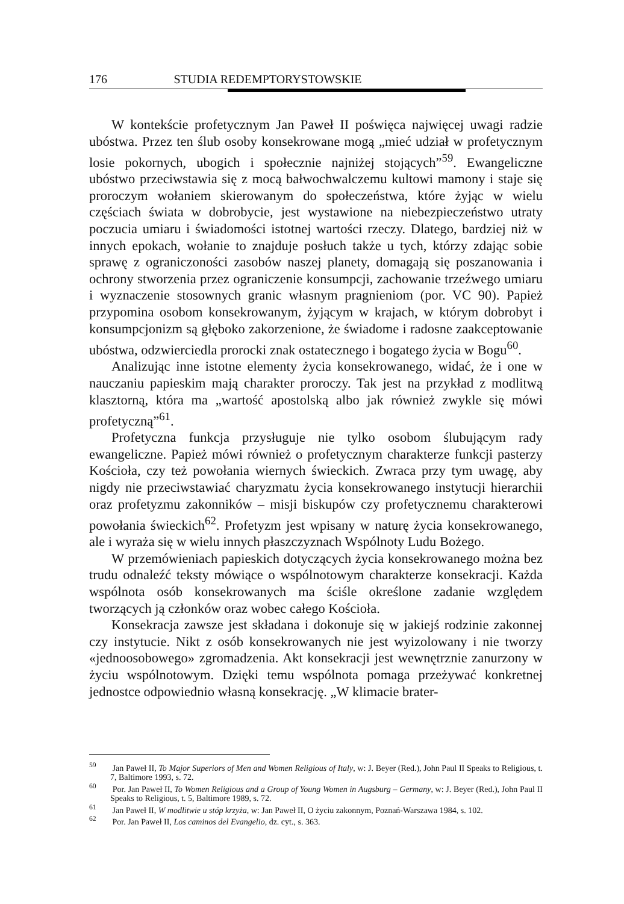176 STUDIA REDEMPTORYSTOWSKIE
W kontekście profetycznym Jan Paweł II poświęca najwięcej uwagi radzie ubóstwa. Przez ten ślub osoby konsekrowane mogą „mieć udział w profetycznym losie pokornych, ubogich i społecznie najniżej stojących”<sup>59</sup>. Ewangeliczne ubóstwo przeciwstawia się z mocą bałwochwalczemu kultowi mamony i staje się proroczym wołaniem skierowanym do społeczeństwa, które żyjąc w wielu częściach świata w dobrobycie, jest wystawione na niebezpieczeństwo utraty poczucia umiaru i świadomości istotnej wartości rzeczy. Dlatego, bardziej niż w innych epokach, wołanie to znajduje posłuch także u tych, którzy zdając sobie sprawę z ograniczoności zasobów naszej planety, domagają się poszanowania i ochrony stworzenia przez ograniczenie konsumpcji, zachowanie trzeźwego umiaru i wyznaczenie stosownych granic własnym pragnieniom (por. VC 90). Papież przypomina osobom konsekrowanym, żyjącym w krajach, w którym dobrobyt i konsumpcjonizm są głęboko zakorzenione, że świadome i radosne zaakceptowanie ubóstwa, odzwierciedla prorocki znak ostatecznego i bogatego życia w Bogu<sup>60</sup>.
Analizując inne istotne elementy życia konsekrowanego, widać, że i one w nauczaniu papieskim mają charakter proroczy. Tak jest na przykład z modlitwą klasztorną, która ma „wartość apostolską albo jak również zwykle się mówi profetyczną”<sup>61</sup>.
Profetyczna funkcja przysługuje nie tylko osobom ślubującym rady ewangeliczne. Papież mówi również o profetycznym charakterze funkcji pasterzy Kościoła, czy też powołania wiernych świeckich. Zwraca przy tym uwagę, aby nigdy nie przeciwstawiać charyzmatu życia konsekrowanego instytucji hierarchii oraz profetyzmu zakonników – misji biskupów czy profetycznemu charakterowi powołania świeckich<sup>62</sup>. Profetyzm jest wpisany w naturę życia konsekrowanego, ale i wyraża się w wielu innych płaszczyznach Wspólnoty Ludu Bożego.
W przemówieniach papieskich dotyczących życia konsekrowanego można bez trudu odnaleźć teksty mówiące o wspólnotowym charakterze konsekracji. Każda wspólnota osób konsekrowanych ma ściśle określone zadanie względem tworzących ją członków oraz wobec całego Kościoła.
Konsekracja zawsze jest składana i dokonuje się w jakiejś rodzinie zakonnej czy instytucie. Nikt z osób konsekrowanych nie jest wyizolowany i nie tworzy «jednoosobowego» zgromadzenia. Akt konsekracji jest wewnętrznie zanurzony w życiu wspólnotowym. Dzięki temu wspólnota pomaga przeżywać konkretnej jednostce odpowiednio własną konsekrację. „W klimacie brater-
<sup>59</sup> Jan Paweł II, To Major Superiors of Men and Women Religious of Italy, w: J. Beyer (Red.), John Paul II Speaks to Religious, t. 7, Baltimore 1993, s. 72.
<sup>60</sup> Por. Jan Paweł II, To Women Religious and a Group of Young Women in Augsburg – Germany, w: J. Beyer (Red.), John Paul II Speaks to Religious, t. 5, Baltimore 1989, s. 72.
<sup>61</sup> Jan Paweł II, W modlitwie u stóp krzyża, w: Jan Paweł II, O życiu zakonnym, Poznań-Warszawa 1984, s. 102.
<sup>62</sup> Por. Jan Paweł II, Los caminos del Evangelio, dz. cyt., s. 363.